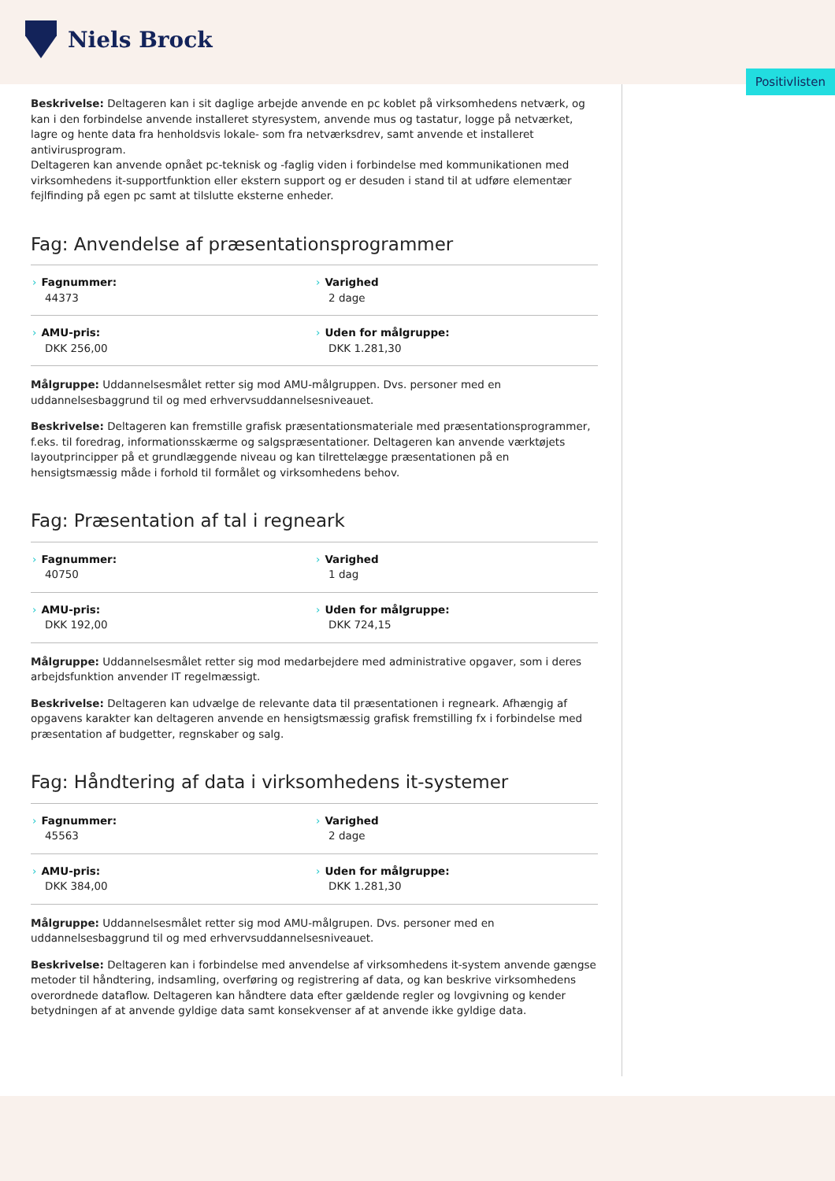Niels Brock
Positivlisten
Beskrivelse: Deltageren kan i sit daglige arbejde anvende en pc koblet på virksomhedens netværk, og kan i den forbindelse anvende installeret styresystem, anvende mus og tastatur, logge på netværket, lagre og hente data fra henholdsvis lokale- som fra netværksdrev, samt anvende et installeret antivirusprogram.
Deltageren kan anvende opnået pc-teknisk og -faglig viden i forbindelse med kommunikationen med virksomhedens it-supportfunktion eller ekstern support og er desuden i stand til at udføre elementær fejlfinding på egen pc samt at tilslutte eksterne enheder.
Fag: Anvendelse af præsentationsprogrammer
| › Fagnummer: 44373 | › Varighed 2 dage |
| › AMU-pris: DKK 256,00 | › Uden for målgruppe: DKK 1.281,30 |
Målgruppe: Uddannelsesmålet retter sig mod AMU-målgruppen. Dvs. personer med en uddannelsesbaggrund til og med erhvervsuddannelsesniveauet.
Beskrivelse: Deltageren kan fremstille grafisk præsentationsmateriale med præsentationsprogrammer, f.eks. til foredrag, informationsskærme og salgspræsentationer. Deltageren kan anvende værktøjets layoutprincipper på et grundlæggende niveau og kan tilrettelægge præsentationen på en hensigtsmæssig måde i forhold til formålet og virksomhedens behov.
Fag: Præsentation af tal i regneark
| › Fagnummer: 40750 | › Varighed 1 dag |
| › AMU-pris: DKK 192,00 | › Uden for målgruppe: DKK 724,15 |
Målgruppe: Uddannelsesmålet retter sig mod medarbejdere med administrative opgaver, som i deres arbejdsfunktion anvender IT regelmæssigt.
Beskrivelse: Deltageren kan udvælge de relevante data til præsentationen i regneark. Afhængig af opgavens karakter kan deltageren anvende en hensigtsmæssig grafisk fremstilling fx i forbindelse med præsentation af budgetter, regnskaber og salg.
Fag: Håndtering af data i virksomhedens it-systemer
| › Fagnummer: 45563 | › Varighed 2 dage |
| › AMU-pris: DKK 384,00 | › Uden for målgruppe: DKK 1.281,30 |
Målgruppe: Uddannelsesmålet retter sig mod AMU-målgrupen. Dvs. personer med en uddannelsesbaggrund til og med erhvervsuddannelsesniveauet.
Beskrivelse: Deltageren kan i forbindelse med anvendelse af virksomhedens it-system anvende gængse metoder til håndtering, indsamling, overføring og registrering af data, og kan beskrive virksomhedens overordnede dataflow. Deltageren kan håndtere data efter gældende regler og lovgivning og kender betydningen af at anvende gyldige data samt konsekvenser af at anvende ikke gyldige data.